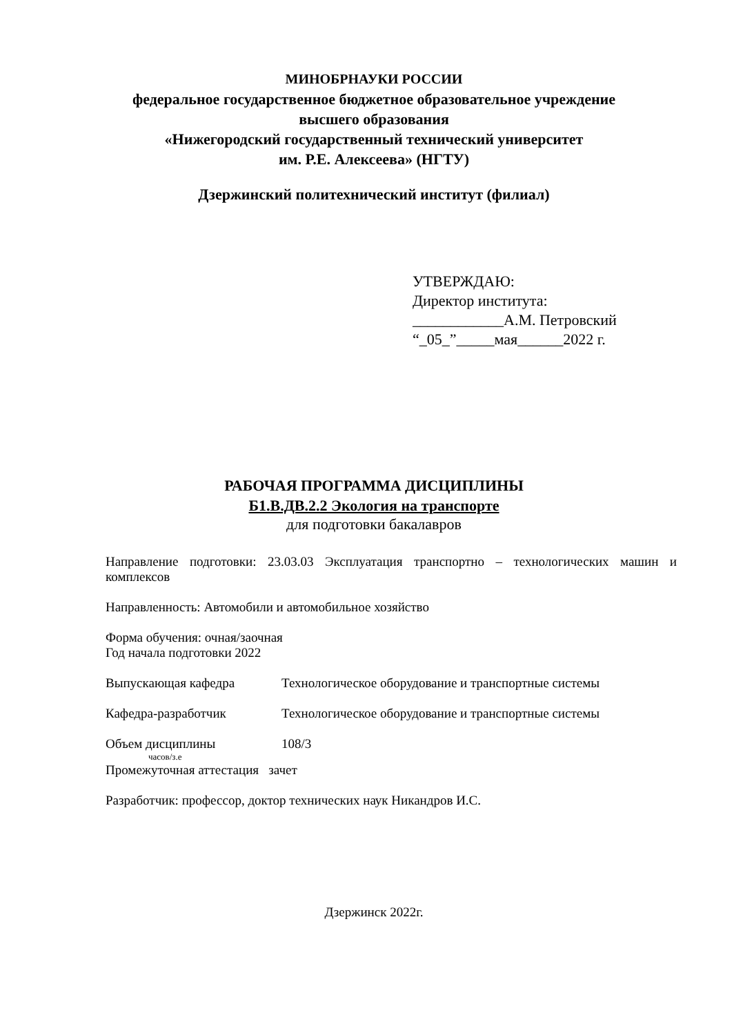МИНОБРНАУКИ РОССИИ
федеральное государственное бюджетное образовательное учреждение
высшего образования
«Нижегородский государственный технический университет
им. Р.Е. Алексеева» (НГТУ)
Дзержинский политехнический институт (филиал)
УТВЕРЖДАЮ:
Директор института:
____________А.М. Петровский
“_05_”_____мая______2022 г.
РАБОЧАЯ ПРОГРАММА ДИСЦИПЛИНЫ
Б1.В.ДВ.2.2 Экология на транспорте
для подготовки бакалавров
Направление подготовки: 23.03.03 Эксплуатация транспортно – технологических машин и комплексов
Направленность: Автомобили и автомобильное хозяйство
Форма обучения: очная/заочная
Год начала подготовки 2022
Выпускающая кафедра Технологическое оборудование и транспортные системы
Кафедра-разработчик Технологическое оборудование и транспортные системы
Объем дисциплины 108/3
часов/з.е
Промежуточная аттестация зачет
Разработчик: профессор, доктор технических наук Никандров И.С.
Дзержинск 2022г.